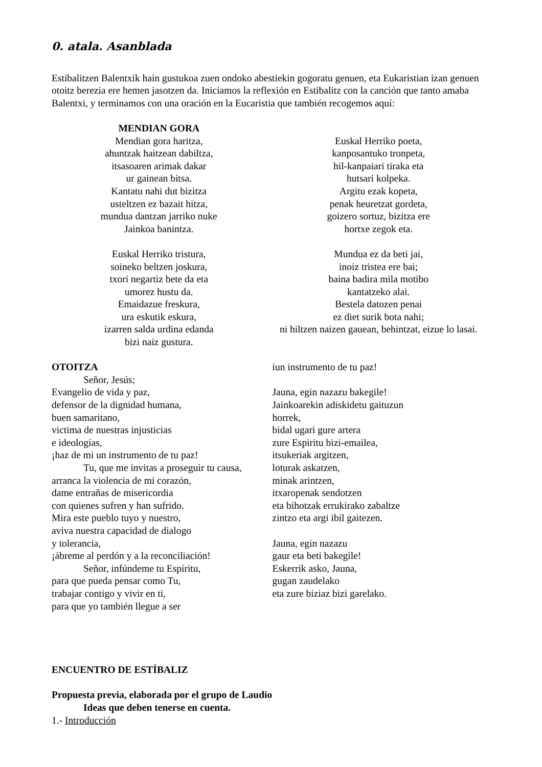0. atala. Asanblada
Estibalitzen Balentxik hain gustukoa zuen ondoko abestiekin gogoratu genuen, eta Eukaristian izan genuen otoitz berezia ere hemen jasotzen da. Iniciamos la reflexión en Estibalitz con la canción que tanto amaba Balentxi, y terminamos con una oración en la Eucaristia que también recogemos aquí:
MENDIAN GORA
Mendian gora haritza,
ahuntzak haitzean dabiltza,
itsasoaren arimak dakar
ur gainean bitsa.
Kantatu nahi dut bizitza
usteltzen ez bazait hitza,
mundua dantzan jarriko nuke
Jainkoa banintza.
Euskal Herriko tristura,
soineko beltzen joskura,
txori negartiz bete da eta
umorez hustu da.
Emaidazue freskura,
ura eskutik eskura,
izarren salda urdina edanda
bizi naiz gustura.
Euskal Herriko poeta,
kanposantuko tronpeta,
hil-kanpaiari tiraka eta
hutsari kolpeka.
Argitu ezak kopeta,
penak heuretzat gordeta,
goizero sortuz, bizitza ere
hortxe zegok eta.
Mundua ez da beti jai,
inoiz tristea ere bai;
baina badira mila motibo
kantatzeko alai.
Bestela datozen penai
ez diet surik bota nahi;
ni hiltzen naizen gauean, behintzat, eizue lo lasai.
OTOITZA
Señor, Jesús;
Evangelio de vida y paz,
defensor de la dignidad humana,
buen samaritano,
victima de nuestras injusticias
e ideologías,
¡haz de mi un instrumento de tu paz!
Tu, que me invitas a proseguir tu causa,
arranca la violencia de mi corazón,
dame entrañas de misericordia
con quienes sufren y han sufrido.
Mira este pueblo tuyo y nuestro,
aviva nuestra capacidad de dialogo
y tolerancia,
¡ábreme al perdón y a la reconciliación!
Señor, infúndeme tu Espíritu,
para que pueda pensar como Tu,
trabajar contigo y vivir en ti,
para que yo también llegue a ser
iun instrumento de tu paz!
Jauna, egin nazazu bakegile!
Jainkoarekin adiskidetu gaituzun
horrek,
bidal ugari gure artera
zure Espiritu bizi-emailea,
itsukeriak argitzen,
loturak askatzen,
minak arintzen,
itxaropenak sendotzen
eta bihotzak errukirako zabaltze
zintzo eta argi ibil gaitezen.
Jauna, egin nazazu
gaur eta beti bakegile!
Eskerrik asko, Jauna,
gugan zaudelako
eta zure biziaz bizi garelako.
ENCUENTRO DE ESTÍBALIZ
Propuesta previa, elaborada por el grupo de Laudio
Ideas que deben tenerse en cuenta.
1.- Introducción